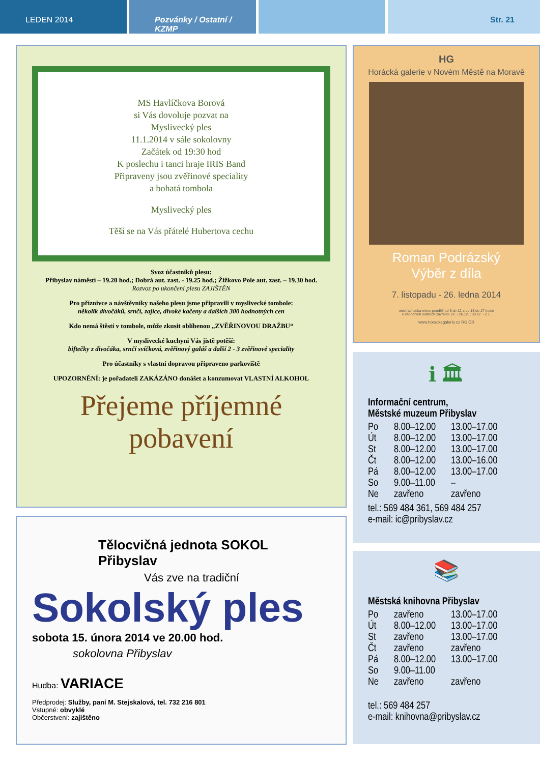LEDEN 2014 Pozvánky / Ostatní / KZMP Str. 21
MS Havlíčkova Borová
si Vás dovoluje pozvat na
Myslivecký ples
11.1.2014 v sále sokolovny
Začátek od 19:30 hod
K poslechu i tanci hraje IRIS Band
Připraveny jsou zvěřinové speciality
a bohatá tombola
Myslivecký ples
Těší se na Vás přátelé Hubertova cechu
Svoz účastníků plesu:
Přibyslav náměstí – 19.20 hod.; Dobrá aut. zast. - 19.25 hod.; Žižkovo Pole aut. zast. – 19.30 hod.
Rozvoz po ukončení plesu ZAJIŠTĚN
Pro příznivce a návštěvníky našeho plesu jsme připravili v myslivecké tombole:
několik divočáků, srnčí, zajíce, divoké kačeny a dalších 300 hodnotných cen
Kdo nemá štěstí v tombole, může zkusit oblíbenou „ZVĚŘINOVOU DRAŽBU“
V myslivecké kuchyni Vás jistě potěší:
biftečky z divočáka, srnčí svíčková, zvěřinový guláš a další 2 - 3 zvěřinové speciality
Pro účastníky s vlastní dopravou připraveno parkoviště
UPOZORNĚNÍ: je pořadateli ZAKÁZÁNO donášet a konzumovat VLASTNÍ ALKOHOL
Přejeme příjemné pobavení
Tělocvičná jednota SOKOL Přibyslav
Vás zve na tradiční
Sokolský ples
sobota 15. února 2014 ve 20.00 hod.
sokolovna Přibyslav
Hudba: VARIACE
Předprodej: Služby, paní M. Stejskalová, tel. 732 216 801
Vstupné: obvyklé
Občerstvení: zajištěno
HG
Horácká galerie v Novém Městě na Moravě
Roman Podrázský
Výběr z díla
7. listopadu - 26. ledna 2014
otevírací doba mimo pondělí od 9 do 12 a od 13 do 17 hodin
o vánočních svátcích zavřeno: 22. - 26.12. ; 30.12. - 2.1.
www.horackagalerie.cz RG ČR
ℹ 🏛
Informační centrum,
Městské muzeum Přibyslav
| Po | 8.00–12.00 | 13.00–17.00 |
| Út | 8.00–12.00 | 13.00–17.00 |
| St | 8.00–12.00 | 13.00–17.00 |
| Čt | 8.00–12.00 | 13.00–16.00 |
| Pá | 8.00–12.00 | 13.00–17.00 |
| So | 9.00–11.00 | – |
| Ne | zavřeno | zavřeno |
tel.: 569 484 361, 569 484 257
e-mail: ic@pribyslav.cz
📚
Městská knihovna Přibyslav
| Po | zavřeno | 13.00–17.00 |
| Út | 8.00–12.00 | 13.00–17.00 |
| St | zavřeno | 13.00–17.00 |
| Čt | zavřeno | zavřeno |
| Pá | 8.00–12.00 | 13.00–17.00 |
| So | 9.00–11.00 | |
| Ne | zavřeno | zavřeno |
tel.: 569 484 257
e-mail: knihovna@pribyslav.cz